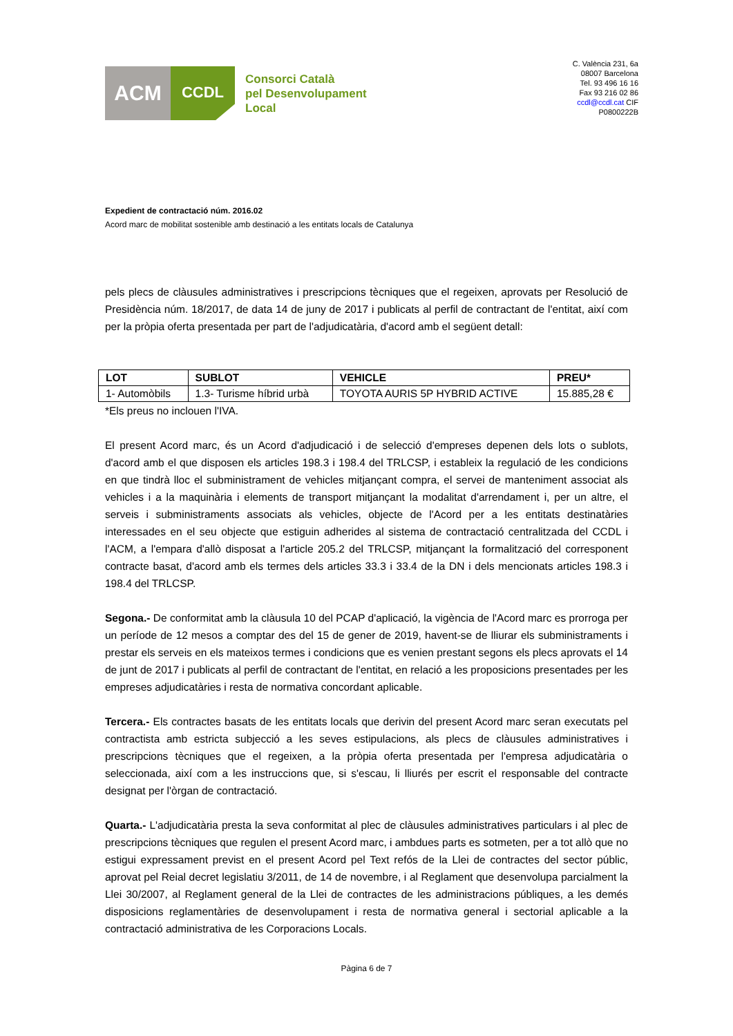ACM
CCDL
Consorci Català
pel Desenvolupament
Local
C. València 231, 6a
08007 Barcelona
Tel. 93 496 16 16
Fax 93 216 02 86
ccdl@ccdl.cat CIF
P0800222B
Expedient de contractació núm. 2016.02
Acord marc de mobilitat sostenible amb destinació a les entitats locals de Catalunya
pels plecs de clàusules administratives i prescripcions tècniques que el regeixen, aprovats per Resolució de Presidència núm. 18/2017, de data 14 de juny de 2017 i publicats al perfil de contractant de l'entitat, així com per la pròpia oferta presentada per part de l'adjudicatària, d'acord amb el següent detall:
| LOT | SUBLOT | VEHICLE | PREU* |
| --- | --- | --- | --- |
| 1- Automòbils | 1.3- Turisme híbrid urbà | TOYOTA AURIS 5P HYBRID ACTIVE | 15.885,28 € |
*Els preus no inclouen l'IVA.
El present Acord marc, és un Acord d'adjudicació i de selecció d'empreses depenen dels lots o sublots, d'acord amb el que disposen els articles 198.3 i 198.4 del TRLCSP, i estableix la regulació de les condicions en que tindrà lloc el subministrament de vehicles mitjançant compra, el servei de manteniment associat als vehicles i a la maquinària i elements de transport mitjançant la modalitat d'arrendament i, per un altre, el serveis i subministraments associats als vehicles, objecte de l'Acord per a les entitats destinatàries interessades en el seu objecte que estiguin adherides al sistema de contractació centralitzada del CCDL i l'ACM, a l'empara d'allò disposat a l'article 205.2 del TRLCSP, mitjançant la formalització del corresponent contracte basat, d'acord amb els termes dels articles 33.3 i 33.4 de la DN i dels mencionats articles 198.3 i 198.4 del TRLCSP.
Segona.- De conformitat amb la clàusula 10 del PCAP d'aplicació, la vigència de l'Acord marc es prorroga per un període de 12 mesos a comptar des del 15 de gener de 2019, havent-se de lliurar els subministraments i prestar els serveis en els mateixos termes i condicions que es venien prestant segons els plecs aprovats el 14 de junt de 2017 i publicats al perfil de contractant de l'entitat, en relació a les proposicions presentades per les empreses adjudicatàries i resta de normativa concordant aplicable.
Tercera.- Els contractes basats de les entitats locals que derivin del present Acord marc seran executats pel contractista amb estricta subjecció a les seves estipulacions, als plecs de clàusules administratives i prescripcions tècniques que el regeixen, a la pròpia oferta presentada per l'empresa adjudicatària o seleccionada, així com a les instruccions que, si s'escau, li lliurés per escrit el responsable del contracte designat per l'òrgan de contractació.
Quarta.- L'adjudicatària presta la seva conformitat al plec de clàusules administratives particulars i al plec de prescripcions tècniques que regulen el present Acord marc, i ambdues parts es sotmeten, per a tot allò que no estigui expressament previst en el present Acord pel Text refós de la Llei de contractes del sector públic, aprovat pel Reial decret legislatiu 3/2011, de 14 de novembre, i al Reglament que desenvolupa parcialment la Llei 30/2007, al Reglament general de la Llei de contractes de les administracions públiques, a les demés disposicions reglamentàries de desenvolupament i resta de normativa general i sectorial aplicable a la contractació administrativa de les Corporacions Locals.
Pàgina 6 de 7